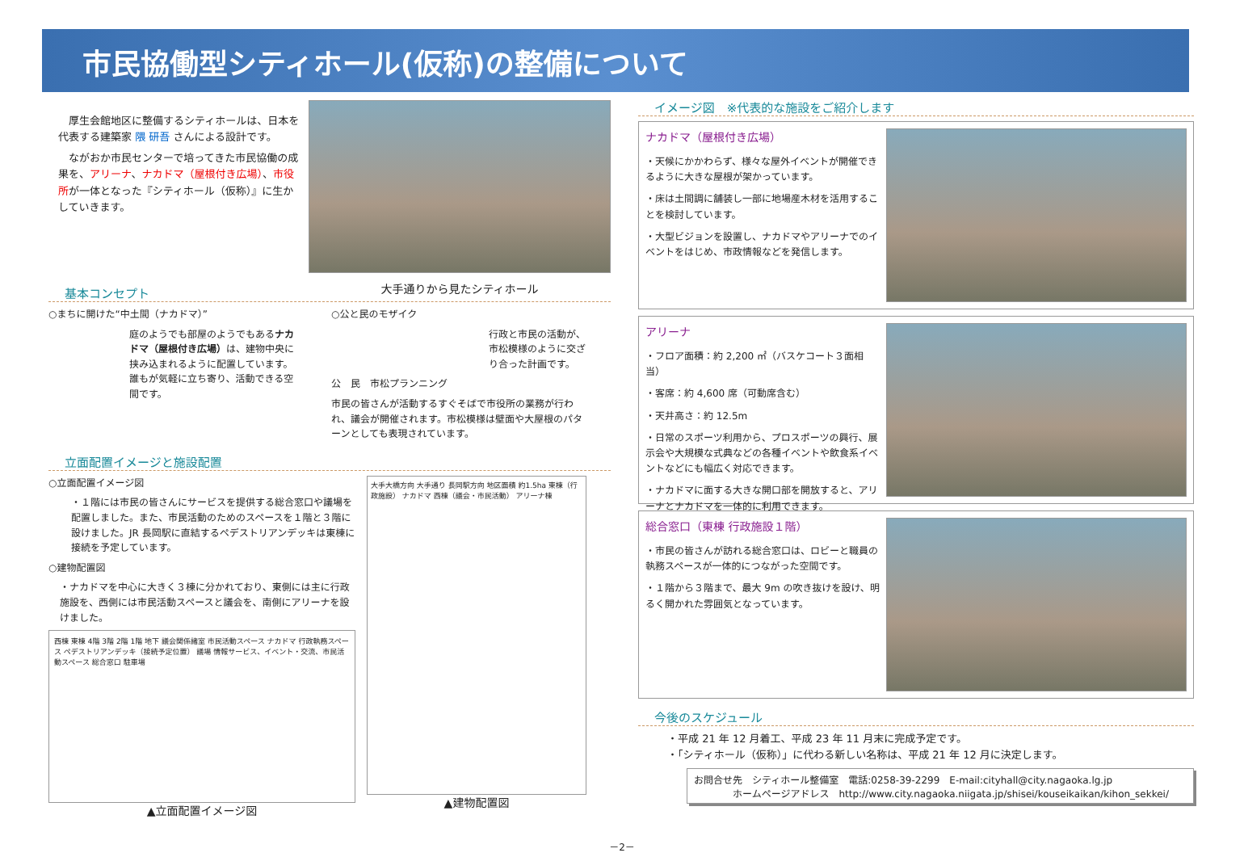市民協働型シティホール(仮称)の整備について
　厚生会館地区に整備するシティホールは、日本を代表する建築家 隈 研吾 さんによる設計です。
　ながおか市民センターで培ってきた市民協働の成果を、アリーナ、ナカドマ（屋根付き広場）、市役所が一体となった『シティホール（仮称）』に生かしていきます。
大手通りから見たシティホール
基本コンセプト
○まちに開けた“中土間（ナカドマ）”
庭のようでも部屋のようでもあるナカドマ（屋根付き広場）は、建物中央に挟み込まれるように配置しています。誰もが気軽に立ち寄り、活動できる空間です。
○公と民のモザイク
行政と市民の活動が、市松模様のように交ざり合った計画です。
公　民　市松プランニング
市民の皆さんが活動するすぐそばで市役所の業務が行われ、議会が開催されます。市松模様は壁面や大屋根のパターンとしても表現されています。
立面配置イメージと施設配置
○立面配置イメージ図
・１階には市民の皆さんにサービスを提供する総合窓口や議場を配置しました。また、市民活動のためのスペースを１階と３階に設けました。JR 長岡駅に直結するペデストリアンデッキは東棟に接続を予定しています。
○建物配置図
・ナカドマを中心に大きく３棟に分かれており、東側には主に行政施設を、西側には市民活動スペースと議会を、南側にアリーナを設けました。
西棟 東棟 4階 3階 2階 1階 地下 議会関係諸室 市民活動スペース ナカドマ 行政執務スペース ペデストリアンデッキ（接続予定位置） 議場 情報サービス、イベント・交流、市民活動スペース 総合窓口 駐車場
▲立面配置イメージ図
大手大橋方向 大手通り 長岡駅方向 地区面積 約1.5ha 東棟（行政施設） ナカドマ 西棟（議会・市民活動） アリーナ棟
▲建物配置図
イメージ図　※代表的な施設をご紹介します
ナカドマ（屋根付き広場）
・天候にかかわらず、様々な屋外イベントが開催できるように大きな屋根が架かっています。
・床は土間調に舗装し一部に地場産木材を活用することを検討しています。
・大型ビジョンを設置し、ナカドマやアリーナでのイベントをはじめ、市政情報などを発信します。
アリーナ
・フロア面積：約 2,200 ㎡（バスケコート３面相当）
・客席：約 4,600 席（可動席含む）
・天井高さ：約 12.5m
・日常のスポーツ利用から、プロスポーツの興行、展示会や大規模な式典などの各種イベントや飲食系イベントなどにも幅広く対応できます。
・ナカドマに面する大きな開口部を開放すると、アリーナとナカドマを一体的に利用できます。
総合窓口（東棟 行政施設１階）
・市民の皆さんが訪れる総合窓口は、ロビーと職員の執務スペースが一体的につながった空間です。
・１階から３階まで、最大 9m の吹き抜けを設け、明るく開かれた雰囲気となっています。
今後のスケジュール
・平成 21 年 12 月着工、平成 23 年 11 月末に完成予定です。
・「シティホール（仮称）」に代わる新しい名称は、平成 21 年 12 月に決定します。
お問合せ先　シティホール整備室　電話:0258-39-2299　E-mail:cityhall@city.nagaoka.lg.jp
　　　　ホームページアドレス　http://www.city.nagaoka.niigata.jp/shisei/kouseikaikan/kihon_sekkei/
－2－